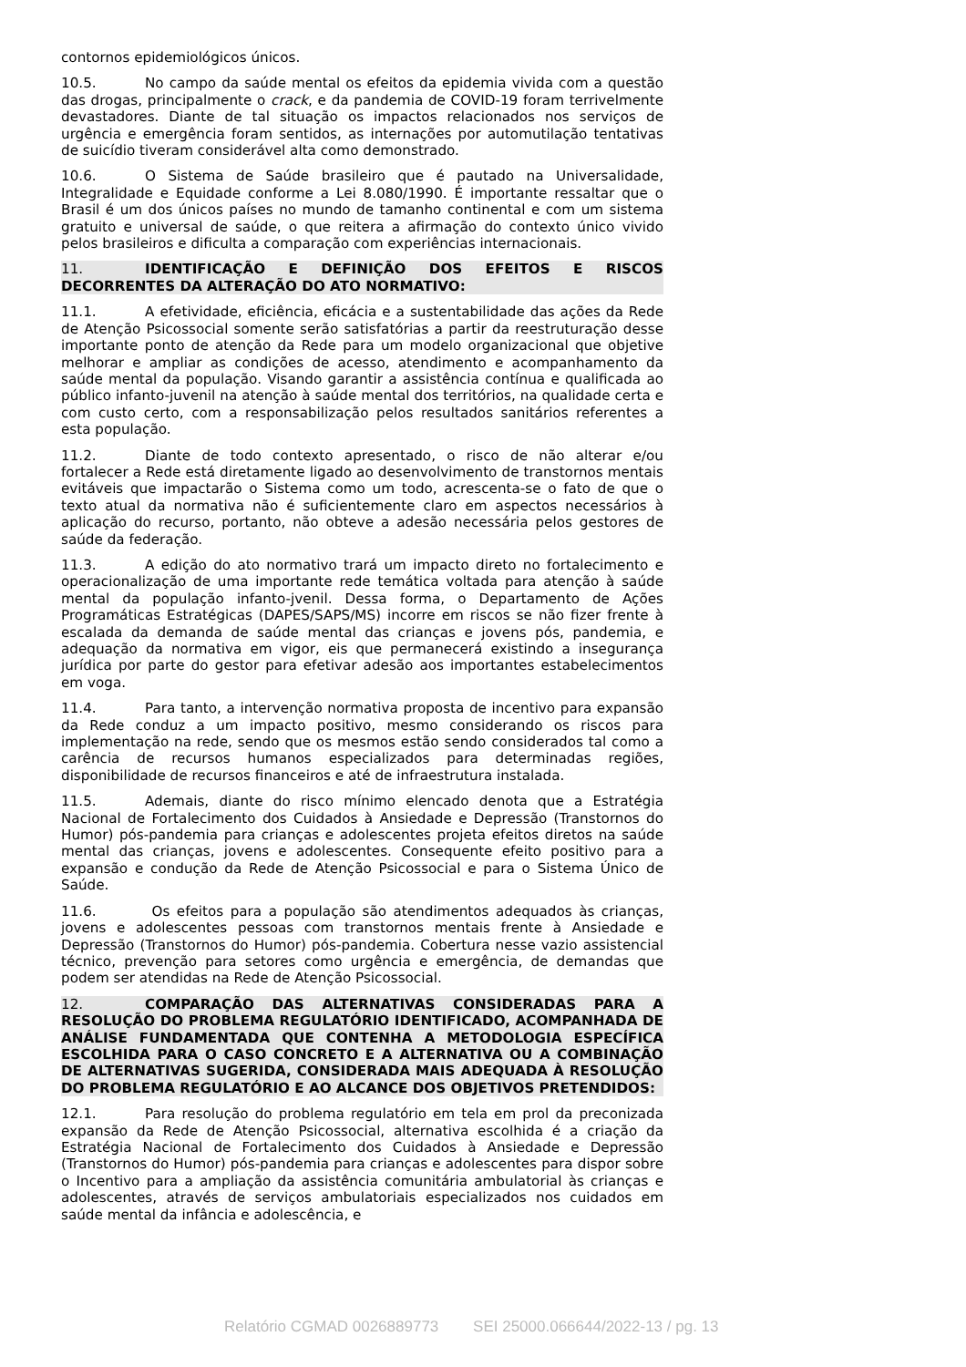contornos epidemiológicos únicos.
10.5. No campo da saúde mental os efeitos da epidemia vivida com a questão das drogas, principalmente o crack, e da pandemia de COVID-19 foram terrivelmente devastadores. Diante de tal situação os impactos relacionados nos serviços de urgência e emergência foram sentidos, as internações por automutilação tentativas de suicídio tiveram considerável alta como demonstrado.
10.6. O Sistema de Saúde brasileiro que é pautado na Universalidade, Integralidade e Equidade conforme a Lei 8.080/1990. É importante ressaltar que o Brasil é um dos únicos países no mundo de tamanho continental e com um sistema gratuito e universal de saúde, o que reitera a afirmação do contexto único vivido pelos brasileiros e dificulta a comparação com experiências internacionais.
11. IDENTIFICAÇÃO E DEFINIÇÃO DOS EFEITOS E RISCOS DECORRENTES DA ALTERAÇÃO DO ATO NORMATIVO:
11.1. A efetividade, eficiência, eficácia e a sustentabilidade das ações da Rede de Atenção Psicossocial somente serão satisfatórias a partir da reestruturação desse importante ponto de atenção da Rede para um modelo organizacional que objetive melhorar e ampliar as condições de acesso, atendimento e acompanhamento da saúde mental da população. Visando garantir a assistência contínua e qualificada ao público infanto-juvenil na atenção à saúde mental dos territórios, na qualidade certa e com custo certo, com a responsabilização pelos resultados sanitários referentes a esta população.
11.2. Diante de todo contexto apresentado, o risco de não alterar e/ou fortalecer a Rede está diretamente ligado ao desenvolvimento de transtornos mentais evitáveis que impactarão o Sistema como um todo, acrescenta-se o fato de que o texto atual da normativa não é suficientemente claro em aspectos necessários à aplicação do recurso, portanto, não obteve a adesão necessária pelos gestores de saúde da federação.
11.3. A edição do ato normativo trará um impacto direto no fortalecimento e operacionalização de uma importante rede temática voltada para atenção à saúde mental da população infanto-jvenil. Dessa forma, o Departamento de Ações Programáticas Estratégicas (DAPES/SAPS/MS) incorre em riscos se não fizer frente à escalada da demanda de saúde mental das crianças e jovens pós, pandemia, e adequação da normativa em vigor, eis que permanecerá existindo a insegurança jurídica por parte do gestor para efetivar adesão aos importantes estabelecimentos em voga.
11.4. Para tanto, a intervenção normativa proposta de incentivo para expansão da Rede conduz a um impacto positivo, mesmo considerando os riscos para implementação na rede, sendo que os mesmos estão sendo considerados tal como a carência de recursos humanos especializados para determinadas regiões, disponibilidade de recursos financeiros e até de infraestrutura instalada.
11.5. Ademais, diante do risco mínimo elencado denota que a Estratégia Nacional de Fortalecimento dos Cuidados à Ansiedade e Depressão (Transtornos do Humor) pós-pandemia para crianças e adolescentes projeta efeitos diretos na saúde mental das crianças, jovens e adolescentes. Consequente efeito positivo para a expansão e condução da Rede de Atenção Psicossocial e para o Sistema Único de Saúde.
11.6. Os efeitos para a população são atendimentos adequados às crianças, jovens e adolescentes pessoas com transtornos mentais frente à Ansiedade e Depressão (Transtornos do Humor) pós-pandemia. Cobertura nesse vazio assistencial técnico, prevenção para setores como urgência e emergência, de demandas que podem ser atendidas na Rede de Atenção Psicossocial.
12. COMPARAÇÃO DAS ALTERNATIVAS CONSIDERADAS PARA A RESOLUÇÃO DO PROBLEMA REGULATÓRIO IDENTIFICADO, ACOMPANHADA DE ANÁLISE FUNDAMENTADA QUE CONTENHA A METODOLOGIA ESPECÍFICA ESCOLHIDA PARA O CASO CONCRETO E A ALTERNATIVA OU A COMBINAÇÃO DE ALTERNATIVAS SUGERIDA, CONSIDERADA MAIS ADEQUADA À RESOLUÇÃO DO PROBLEMA REGULATÓRIO E AO ALCANCE DOS OBJETIVOS PRETENDIDOS:
12.1. Para resolução do problema regulatório em tela em prol da preconizada expansão da Rede de Atenção Psicossocial, alternativa escolhida é a criação da Estratégia Nacional de Fortalecimento dos Cuidados à Ansiedade e Depressão (Transtornos do Humor) pós-pandemia para crianças e adolescentes para dispor sobre o Incentivo para a ampliação da assistência comunitária ambulatorial às crianças e adolescentes, através de serviços ambulatoriais especializados nos cuidados em saúde mental da infância e adolescência, e
Relatório CGMAD 0026889773 SEI 25000.066644/2022-13 / pg. 13